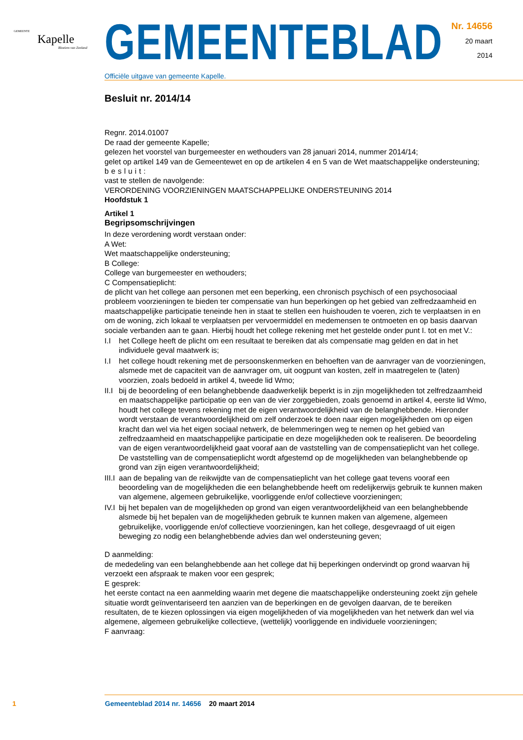GEMEENTE
Kapelle
Bloeiem van Zeeland
GEMEENTEBLAD
Officiële uitgave van gemeente Kapelle.
Nr. 14656
20 maart
2014
Besluit nr. 2014/14
Regnr. 2014.01007
De raad der gemeente Kapelle;
gelezen het voorstel van burgemeester en wethouders van 28 januari 2014, nummer 2014/14;
gelet op artikel 149 van de Gemeentewet en op de artikelen 4 en 5 van de Wet maatschappelijke ondersteuning;
besluit:
vast te stellen de navolgende:
VERORDENING VOORZIENINGEN MAATSCHAPPELIJKE ONDERSTEUNING 2014
Hoofdstuk 1
Artikel 1
Begripsomschrijvingen
In deze verordening wordt verstaan onder:
A Wet:
Wet maatschappelijke ondersteuning;
B College:
College van burgemeester en wethouders;
C Compensatieplicht:
de plicht van het college aan personen met een beperking, een chronisch psychisch of een psychosociaal probleem voorzieningen te bieden ter compensatie van hun beperkingen op het gebied van zelfredzaamheid en maatschappelijke participatie teneinde hen in staat te stellen een huishouden te voeren, zich te verplaatsen in en om de woning, zich lokaal te verplaatsen per vervoermiddel en medemensen te ontmoeten en op basis daarvan sociale verbanden aan te gaan. Hierbij houdt het college rekening met het gestelde onder punt I. tot en met V.:
I.I het College heeft de plicht om een resultaat te bereiken dat als compensatie mag gelden en dat in het individuele geval maatwerk is;
I.I het college houdt rekening met de persoonskenmerken en behoeften van de aanvrager van de voorzieningen, alsmede met de capaciteit van de aanvrager om, uit oogpunt van kosten, zelf in maatregelen te (laten) voorzien, zoals bedoeld in artikel 4, tweede lid Wmo;
II.I bij de beoordeling of een belanghebbende daadwerkelijk beperkt is in zijn mogelijkheden tot zelfredzaamheid en maatschappelijke participatie op een van de vier zorggebieden, zoals genoemd in artikel 4, eerste lid Wmo, houdt het college tevens rekening met de eigen verantwoordelijkheid van de belanghebbende. Hieronder wordt verstaan de verantwoordelijkheid om zelf onderzoek te doen naar eigen mogelijkheden om op eigen kracht dan wel via het eigen sociaal netwerk, de belemmeringen weg te nemen op het gebied van zelfredzaamheid en maatschappelijke participatie en deze mogelijkheden ook te realiseren. De beoordeling van de eigen verantwoordelijkheid gaat vooraf aan de vaststelling van de compensatieplicht van het college. De vaststelling van de compensatieplicht wordt afgestemd op de mogelijkheden van belanghebbende op grond van zijn eigen verantwoordelijkheid;
III.I aan de bepaling van de reikwijdte van de compensatieplicht van het college gaat tevens vooraf een beoordeling van de mogelijkheden die een belanghebbende heeft om redelijkerwijs gebruik te kunnen maken van algemene, algemeen gebruikelijke, voorliggende en/of collectieve voorzieningen;
IV.I bij het bepalen van de mogelijkheden op grond van eigen verantwoordelijkheid van een belanghebbende alsmede bij het bepalen van de mogelijkheden gebruik te kunnen maken van algemene, algemeen gebruikelijke, voorliggende en/of collectieve voorzieningen, kan het college, desgevraagd of uit eigen beweging zo nodig een belanghebbende advies dan wel ondersteuning geven;
D aanmelding:
de mededeling van een belanghebbende aan het college dat hij beperkingen ondervindt op grond waarvan hij verzoekt een afspraak te maken voor een gesprek;
E gesprek:
het eerste contact na een aanmelding waarin met degene die maatschappelijke ondersteuning zoekt zijn gehele situatie wordt geïnventariseerd ten aanzien van de beperkingen en de gevolgen daarvan, de te bereiken resultaten, de te kiezen oplossingen via eigen mogelijkheden of via mogelijkheden van het netwerk dan wel via algemene, algemeen gebruikelijke collectieve, (wettelijk) voorliggende en individuele voorzieningen;
F aanvraag:
1 Gemeenteblad 2014 nr. 14656 20 maart 2014